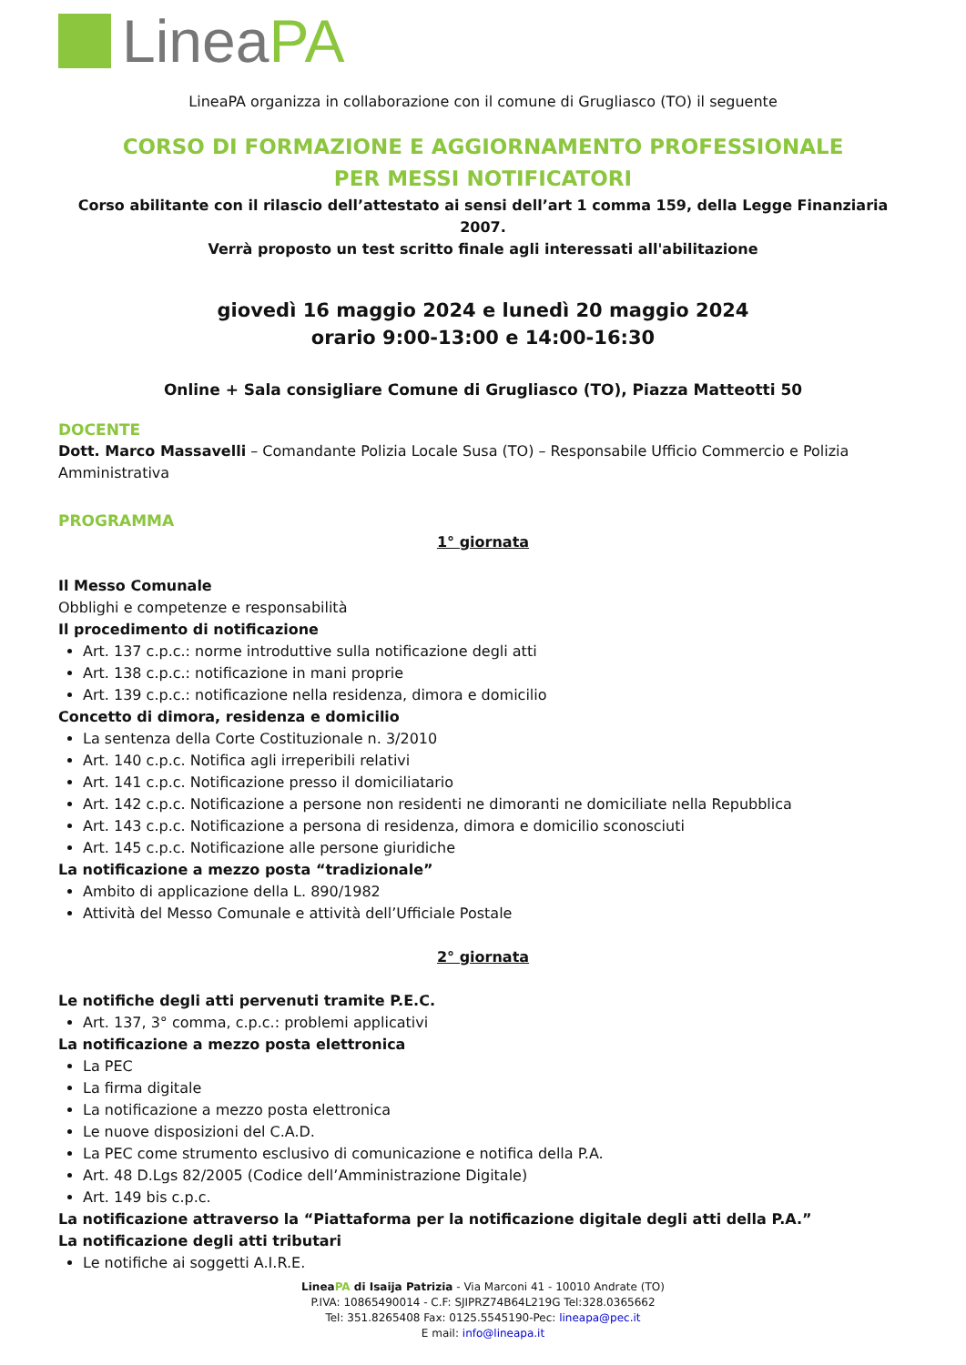Linea PA
LineaPA organizza in collaborazione con il comune di Grugliasco (TO) il seguente
CORSO DI FORMAZIONE E AGGIORNAMENTO PROFESSIONALE
PER MESSI NOTIFICATORI
Corso abilitante con il rilascio dell’attestato ai sensi dell’art 1 comma 159, della Legge Finanziaria 2007.
Verrà proposto un test scritto finale agli interessati all'abilitazione
giovedì 16 maggio 2024 e lunedì 20 maggio 2024
orario 9:00-13:00 e 14:00-16:30
Online + Sala consigliare Comune di Grugliasco (TO), Piazza Matteotti 50
DOCENTE
Dott. Marco Massavelli – Comandante Polizia Locale Susa (TO) – Responsabile Ufficio Commercio e Polizia Amministrativa
PROGRAMMA
1° giornata
Il Messo Comunale
Obblighi e competenze e responsabilità
Il procedimento di notificazione
Art. 137 c.p.c.: norme introduttive sulla notificazione degli atti
Art. 138 c.p.c.: notificazione in mani proprie
Art. 139 c.p.c.: notificazione nella residenza, dimora e domicilio
Concetto di dimora, residenza e domicilio
La sentenza della Corte Costituzionale n. 3/2010
Art. 140 c.p.c. Notifica agli irreperibili relativi
Art. 141 c.p.c. Notificazione presso il domiciliatario
Art. 142 c.p.c. Notificazione a persone non residenti ne dimoranti ne domiciliate nella Repubblica
Art. 143 c.p.c. Notificazione a persona di residenza, dimora e domicilio sconosciuti
Art. 145 c.p.c. Notificazione alle persone giuridiche
La notificazione a mezzo posta “tradizionale”
Ambito di applicazione della L. 890/1982
Attività del Messo Comunale e attività dell’Ufficiale Postale
2° giornata
Le notifiche degli atti pervenuti tramite P.E.C.
Art. 137, 3° comma, c.p.c.: problemi applicativi
La notificazione a mezzo posta elettronica
La PEC
La firma digitale
La notificazione a mezzo posta elettronica
Le nuove disposizioni del C.A.D.
La PEC come strumento esclusivo di comunicazione e notifica della P.A.
Art. 48 D.Lgs 82/2005 (Codice dell’Amministrazione Digitale)
Art. 149 bis c.p.c.
La notificazione attraverso la “Piattaforma per la notificazione digitale degli atti della P.A.”
La notificazione degli atti tributari
Le notifiche ai soggetti A.I.R.E.
LineaPA di Isaija Patrizia - Via Marconi 41 - 10010 Andrate (TO)
P.IVA: 10865490014 - C.F: SJIPRZ74B64L219G Tel:328.0365662
Tel: 351.8265408 Fax: 0125.5545190-Pec: lineapa@pec.it
E mail: info@lineapa.it